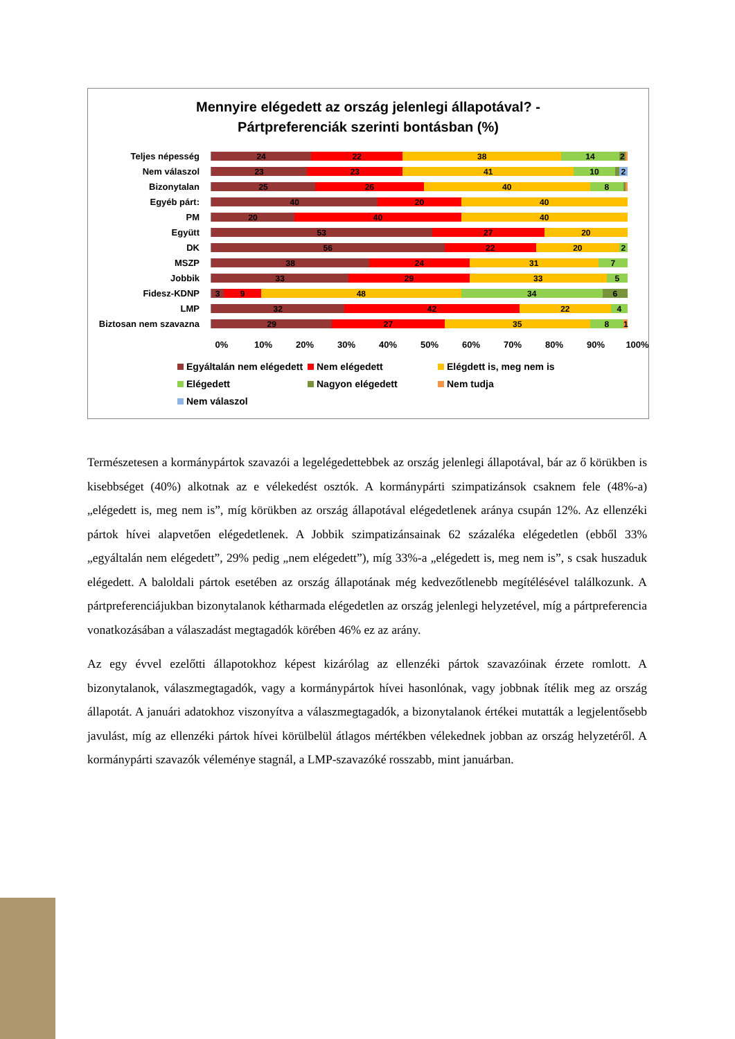Mennyire elégedett az ország jelenlegi állapotával? -
Pártpreferenciák szerinti bontásban (%)
Teljes népesség
24 22 38 14 2
Nem válaszol
23 23 41 10 2
Bizonytalan
25 26 40 8
Egyéb párt:
40 20 40
PM
20 40 40
Együtt
53 27 20
DK
56 22 20 2
MSZP
38 24 31 7
Jobbik
33 29 33 5
Fidesz-KDNP
3 9 48 34 6
LMP
32 42 22 4
Biztosan nem szavazna
29 27 35 8 1
0% 10% 20% 30% 40% 50% 60% 70% 80% 90% 100%
Egyáltalán nem elégedett
Nem elégedett
Elégdett is, meg nem is
Elégedett
Nagyon elégedett
Nem tudja
Nem válaszol
Természetesen a kormánypártok szavazói a legelégedettebbek az ország jelenlegi állapotával, bár az ő körükben is kisebbséget (40%) alkotnak az e vélekedést osztók. A kormánypárti szimpatizánsok csaknem fele (48%-a) „elégedett is, meg nem is”, míg körükben az ország állapotával elégedetlenek aránya csupán 12%. Az ellenzéki pártok hívei alapvetően elégedetlenek. A Jobbik szimpatizánsainak 62 százaléka elégedetlen (ebből 33% „egyáltalán nem elégedett”, 29% pedig „nem elégedett”), míg 33%-a „elégedett is, meg nem is”, s csak huszaduk elégedett. A baloldali pártok esetében az ország állapotának még kedvezőtlenebb megítélésével találkozunk. A pártpreferenciájukban bizonytalanok kétharmada elégedetlen az ország jelenlegi helyzetével, míg a pártpreferencia vonatkozásában a válaszadást megtagadók körében 46% ez az arány.
Az egy évvel ezelőtti állapotokhoz képest kizárólag az ellenzéki pártok szavazóinak érzete romlott. A bizonytalanok, válaszmegtagadók, vagy a kormánypártok hívei hasonlónak, vagy jobbnak ítélik meg az ország állapotát. A januári adatokhoz viszonyítva a válaszmegtagadók, a bizonytalanok értékei mutatták a legjelentősebb javulást, míg az ellenzéki pártok hívei körülbelül átlagos mértékben vélekednek jobban az ország helyzetéről. A kormánypárti szavazók véleménye stagnál, a LMP-szavazóké rosszabb, mint januárban.